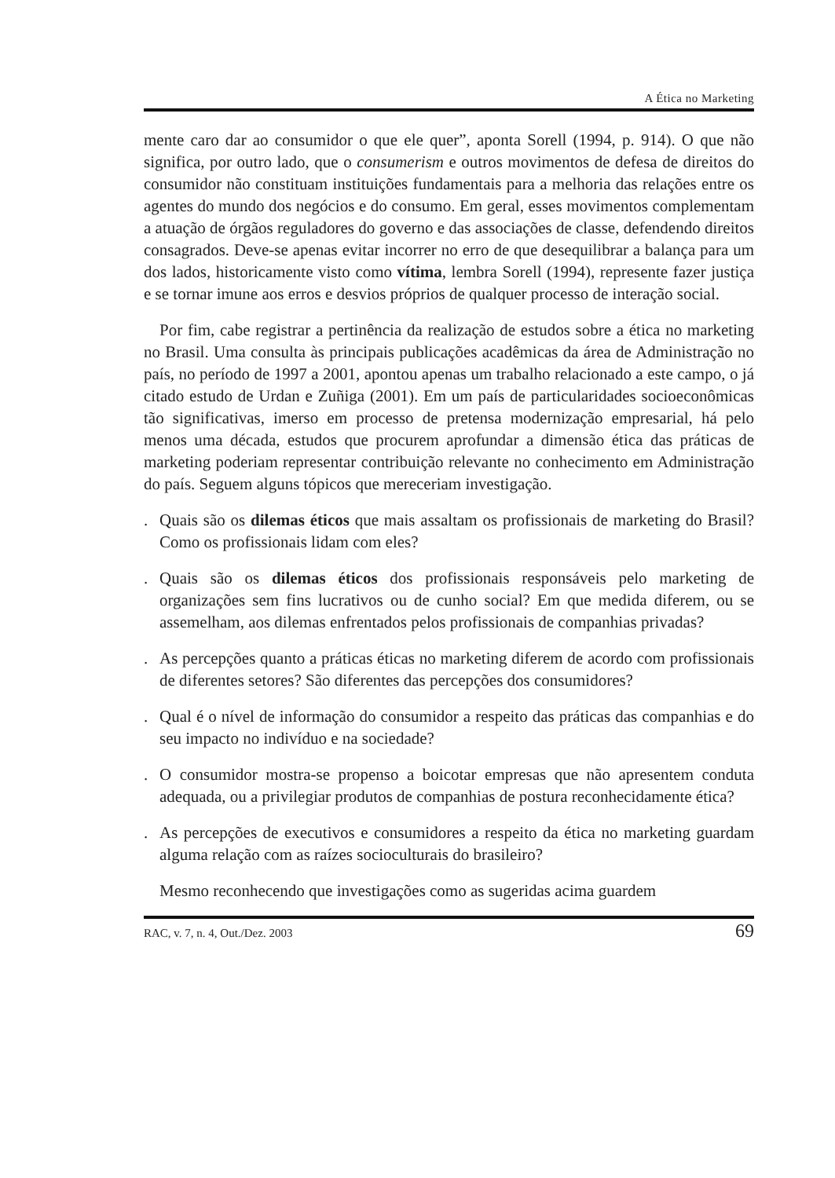A Ética no Marketing
mente caro dar ao consumidor o que ele quer”, aponta Sorell (1994, p. 914). O que não significa, por outro lado, que o consumerism e outros movimentos de defesa de direitos do consumidor não constituam instituições fundamentais para a melhoria das relações entre os agentes do mundo dos negócios e do consumo. Em geral, esses movimentos complementam a atuação de órgãos reguladores do governo e das associações de classe, defendendo direitos consagrados. Deve-se apenas evitar incorrer no erro de que desequilibrar a balança para um dos lados, historicamente visto como vítima, lembra Sorell (1994), represente fazer justiça e se tornar imune aos erros e desvios próprios de qualquer processo de interação social.
Por fim, cabe registrar a pertinência da realização de estudos sobre a ética no marketing no Brasil. Uma consulta às principais publicações acadêmicas da área de Administração no país, no período de 1997 a 2001, apontou apenas um trabalho relacionado a este campo, o já citado estudo de Urdan e Zuñiga (2001). Em um país de particularidades socioeconômicas tão significativas, imerso em processo de pretensa modernização empresarial, há pelo menos uma década, estudos que procurem aprofundar a dimensão ética das práticas de marketing poderiam representar contribuição relevante no conhecimento em Administração do país. Seguem alguns tópicos que mereceriam investigação.
. Quais são os dilemas éticos que mais assaltam os profissionais de marketing do Brasil? Como os profissionais lidam com eles?
. Quais são os dilemas éticos dos profissionais responsáveis pelo marketing de organizações sem fins lucrativos ou de cunho social? Em que medida diferem, ou se assemelham, aos dilemas enfrentados pelos profissionais de companhias privadas?
. As percepções quanto a práticas éticas no marketing diferem de acordo com profissionais de diferentes setores? São diferentes das percepções dos consumidores?
. Qual é o nível de informação do consumidor a respeito das práticas das companhias e do seu impacto no indivíduo e na sociedade?
. O consumidor mostra-se propenso a boicotar empresas que não apresentem conduta adequada, ou a privilegiar produtos de companhias de postura reconhecidamente ética?
. As percepções de executivos e consumidores a respeito da ética no marketing guardam alguma relação com as raízes socioculturais do brasileiro?
Mesmo reconhecendo que investigações como as sugeridas acima guardem
RAC, v. 7, n. 4, Out./Dez. 2003 69